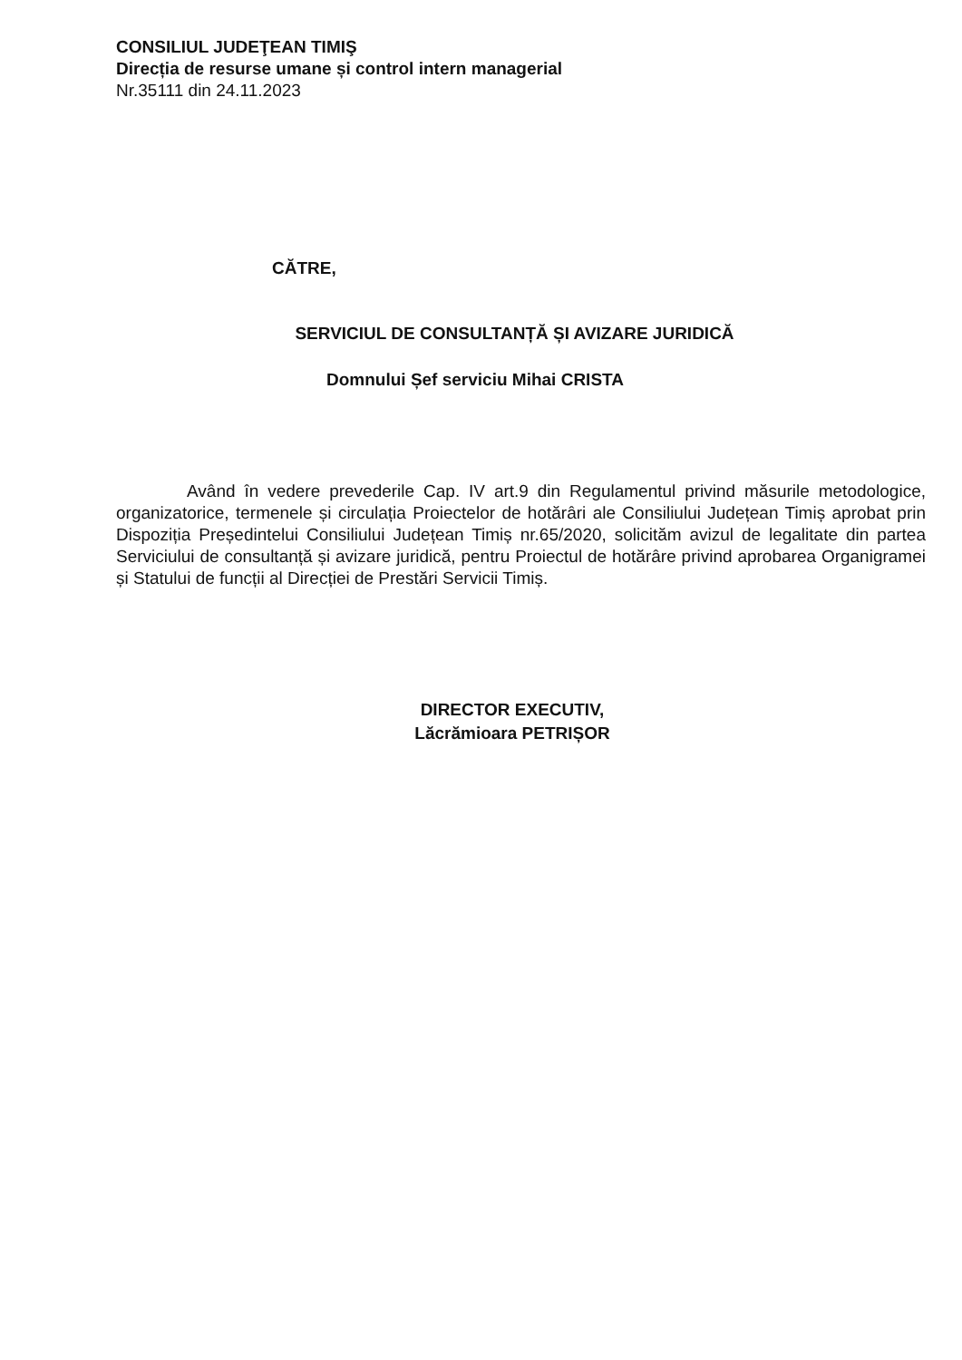CONSILIUL JUDEŢEAN TIMIŞ
Direcția de resurse umane și control intern managerial
Nr.35111 din 24.11.2023
CĂTRE,
SERVICIUL DE CONSULTANȚĂ ȘI AVIZARE JURIDICĂ
Domnului Șef serviciu Mihai CRISTA
Având în vedere prevederile Cap. IV art.9 din Regulamentul privind măsurile metodologice, organizatorice, termenele și circulația Proiectelor de hotărâri ale Consiliului Județean Timiș aprobat prin Dispoziția Președintelui Consiliului Județean Timiș nr.65/2020, solicităm avizul de legalitate din partea Serviciului de consultanță și avizare juridică, pentru Proiectul de hotărâre privind aprobarea Organigramei și Statului de funcții al Direcției de Prestări Servicii Timiș.
DIRECTOR EXECUTIV,
Lăcrămioara PETRIȘOR